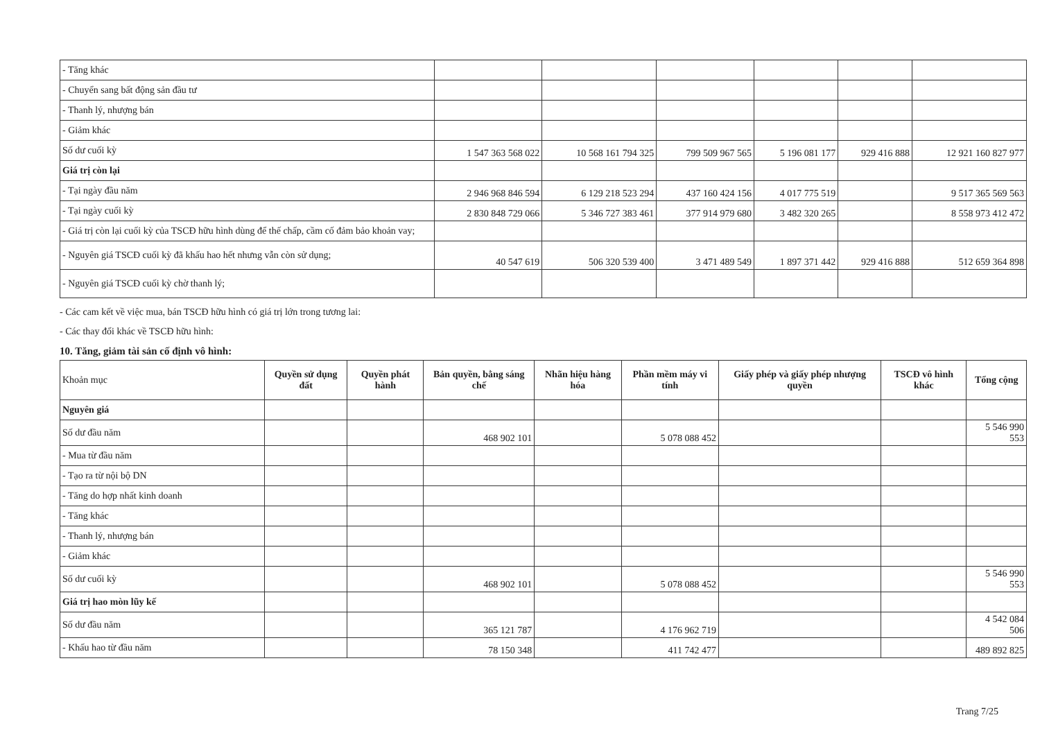| - Tăng khác | | | | | | |
| - Chuyển sang bất động sản đầu tư | | | | | | |
| - Thanh lý, nhượng bán | | | | | | |
| - Giảm khác | | | | | | |
| Số dư cuối kỳ | 1 547 363 568 022 | 10 568 161 794 325 | 799 509 967 565 | 5 196 081 177 | 929 416 888 | 12 921 160 827 977 |
| Giá trị còn lại | | | | | | |
| - Tại ngày đầu năm | 2 946 968 846 594 | 6 129 218 523 294 | 437 160 424 156 | 4 017 775 519 | | 9 517 365 569 563 |
| - Tại ngày cuối kỳ | 2 830 848 729 066 | 5 346 727 383 461 | 377 914 979 680 | 3 482 320 265 | | 8 558 973 412 472 |
| - Giá trị còn lại cuối kỳ của TSCĐ hữu hình dùng để thế chấp, cầm cố đảm bảo khoản vay; | | | | | | |
| - Nguyên giá TSCĐ cuối kỳ đã khấu hao hết nhưng vẫn còn sử dụng; | 40 547 619 | 506 320 539 400 | 3 471 489 549 | 1 897 371 442 | 929 416 888 | 512 659 364 898 |
| - Nguyên giá TSCĐ cuối kỳ chờ thanh lý; | | | | | | |
- Các cam kết về việc mua, bán TSCĐ hữu hình có giá trị lớn trong tương lai:
- Các thay đổi khác về TSCĐ hữu hình:
10. Tăng, giảm tài sản cố định vô hình:
| Khoản mục | Quyền sử dụng đất | Quyền phát hành | Bản quyền, bằng sáng chế | Nhãn hiệu hàng hóa | Phần mềm máy vi tính | Giấy phép và giấy phép nhượng quyền | TSCĐ vô hình khác | Tổng cộng |
| Nguyên giá | | | | | | | | |
| Số dư đầu năm | | | 468 902 101 | | 5 078 088 452 | | | 5 546 990 553 |
| - Mua từ đầu năm | | | | | | | | |
| - Tạo ra từ nội bộ DN | | | | | | | | |
| - Tăng do hợp nhất kinh doanh | | | | | | | | |
| - Tăng khác | | | | | | | | |
| - Thanh lý, nhượng bán | | | | | | | | |
| - Giảm khác | | | | | | | | |
| Số dư cuối kỳ | | | 468 902 101 | | 5 078 088 452 | | | 5 546 990 553 |
| Giá trị hao mòn lũy kế | | | | | | | | |
| Số dư đầu năm | | | 365 121 787 | | 4 176 962 719 | | | 4 542 084 506 |
| - Khấu hao từ đầu năm | | | 78 150 348 | | 411 742 477 | | | 489 892 825 |
Trang 7/25